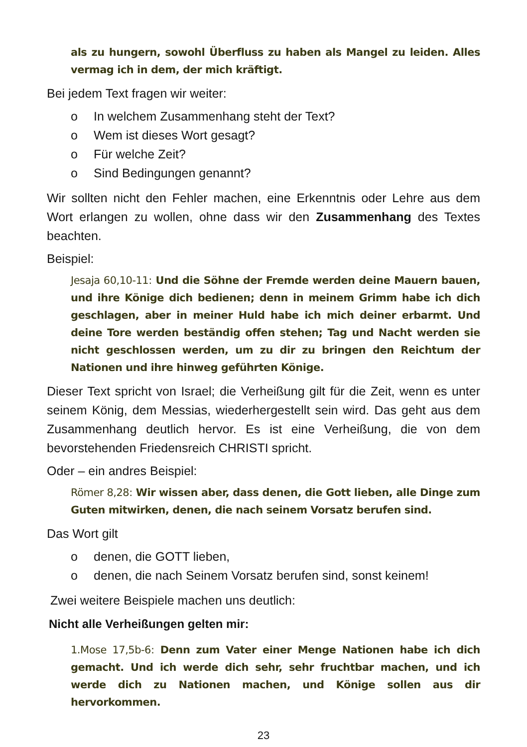als zu hungern, sowohl Überfluss zu haben als Mangel zu leiden. Alles vermag ich in dem, der mich kräftigt.
Bei jedem Text fragen wir weiter:
o In welchem Zusammenhang steht der Text?
o Wem ist dieses Wort gesagt?
o Für welche Zeit?
o Sind Bedingungen genannt?
Wir sollten nicht den Fehler machen, eine Erkenntnis oder Lehre aus dem Wort erlangen zu wollen, ohne dass wir den Zusammenhang des Textes beachten.
Beispiel:
Jesaja 60,10-11: Und die Söhne der Fremde werden deine Mauern bauen, und ihre Könige dich bedienen; denn in meinem Grimm habe ich dich geschlagen, aber in meiner Huld habe ich mich deiner erbarmt. Und deine Tore werden beständig offen stehen; Tag und Nacht werden sie nicht geschlossen werden, um zu dir zu bringen den Reichtum der Nationen und ihre hinweg geführten Könige.
Dieser Text spricht von Israel; die Verheißung gilt für die Zeit, wenn es unter seinem König, dem Messias, wiederhergestellt sein wird. Das geht aus dem Zusammenhang deutlich hervor. Es ist eine Verheißung, die von dem bevorstehenden Friedensreich CHRISTI spricht.
Oder – ein andres Beispiel:
Römer 8,28: Wir wissen aber, dass denen, die Gott lieben, alle Dinge zum Guten mitwirken, denen, die nach seinem Vorsatz berufen sind.
Das Wort gilt
o denen, die GOTT lieben,
o denen, die nach Seinem Vorsatz berufen sind, sonst keinem!
Zwei weitere Beispiele machen uns deutlich:
Nicht alle Verheißungen gelten mir:
1.Mose 17,5b-6: Denn zum Vater einer Menge Nationen habe ich dich gemacht. Und ich werde dich sehr, sehr fruchtbar machen, und ich werde dich zu Nationen machen, und Könige sollen aus dir hervorkommen.
23